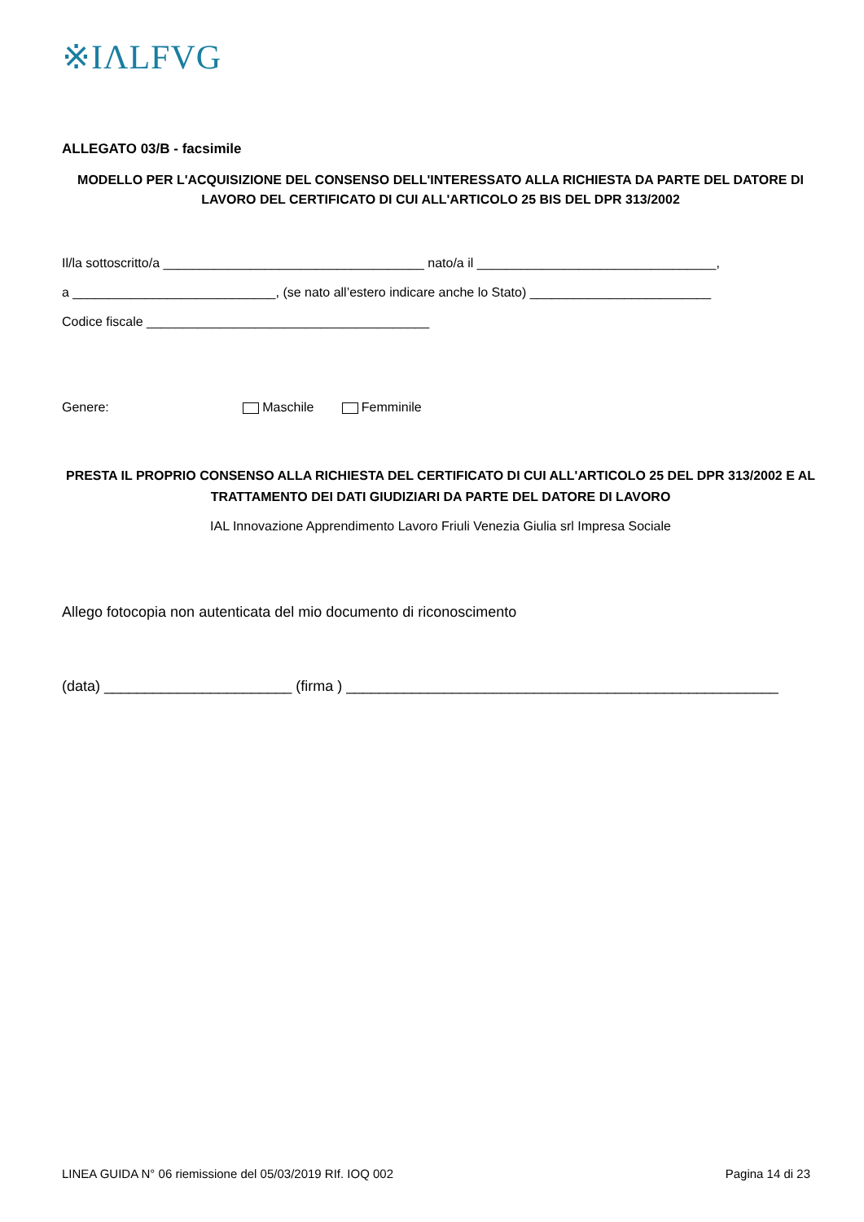※IΛLFVG
ALLEGATO 03/B - facsimile
MODELLO PER L'ACQUISIZIONE DEL CONSENSO DELL'INTERESSATO ALLA RICHIESTA DA PARTE DEL DATORE DI LAVORO DEL CERTIFICATO DI CUI ALL'ARTICOLO 25 BIS DEL DPR 313/2002
Il/la sottoscritto/a ____________________________________ nato/a il _________________________________,
a ____________________________, (se nato all’estero indicare anche lo Stato) _________________________
Codice fiscale _______________________________________
Genere: Maschile Femminile
PRESTA IL PROPRIO CONSENSO ALLA RICHIESTA DEL CERTIFICATO DI CUI ALL'ARTICOLO 25 DEL DPR 313/2002 E AL TRATTAMENTO DEI DATI GIUDIZIARI DA PARTE DEL DATORE DI LAVORO
IAL Innovazione Apprendimento Lavoro Friuli Venezia Giulia srl Impresa Sociale
Allego fotocopia non autenticata del mio documento di riconoscimento
(data) _______________________ (firma ) _____________________________________________________
LINEA GUIDA N° 06 riemissione del 05/03/2019 RIf. IOQ 002 Pagina 14 di 23